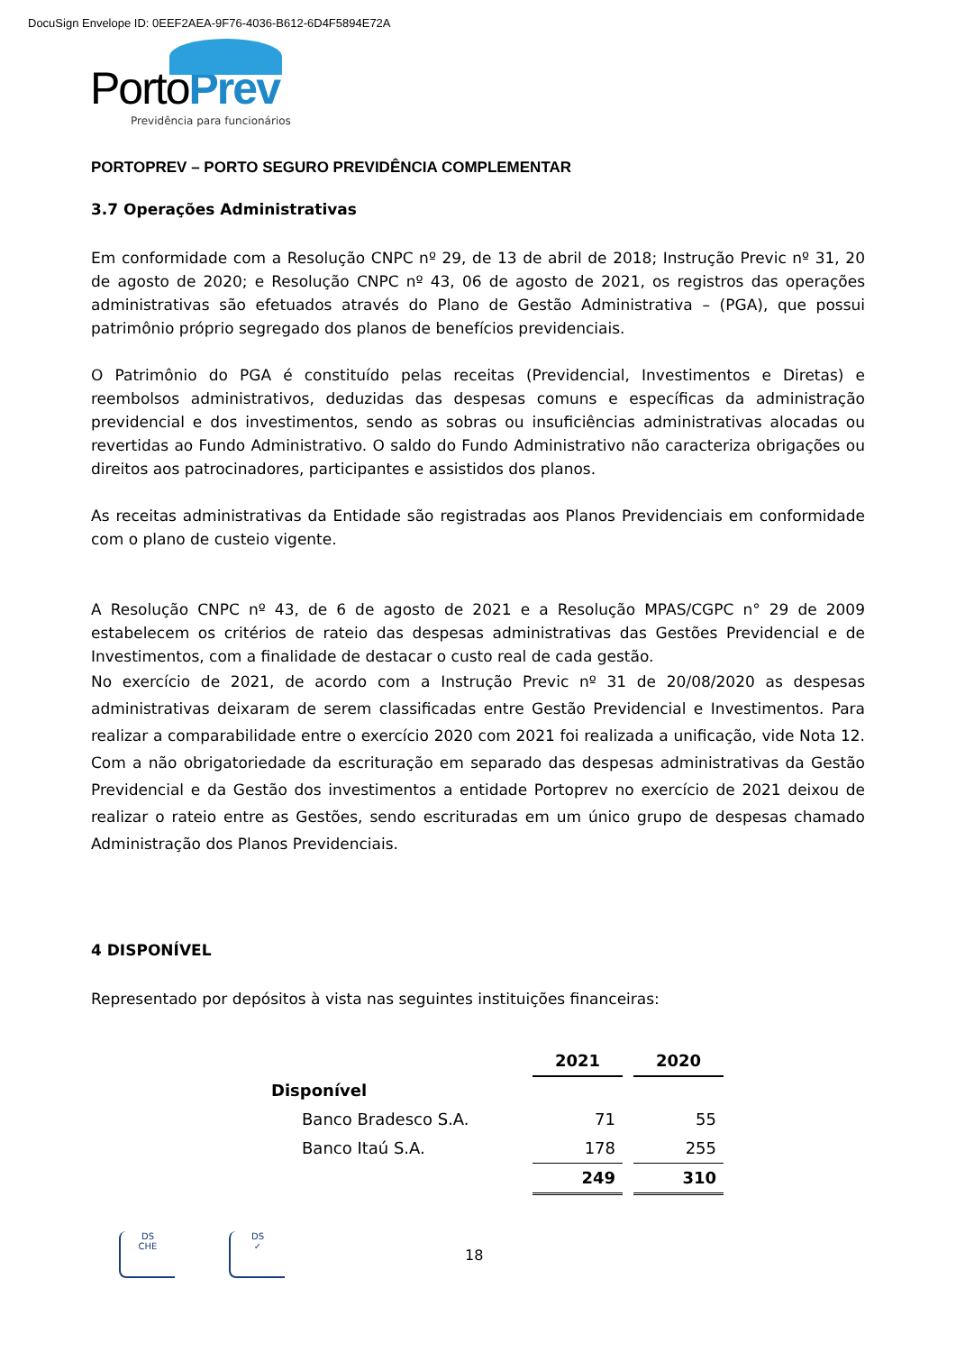DocuSign Envelope ID: 0EEF2AEA-9F76-4036-B612-6D4F5894E72A
PortoPrev
Previdência para funcionários
PORTOPREV – PORTO SEGURO PREVIDÊNCIA COMPLEMENTAR
3.7 Operações Administrativas
Em conformidade com a Resolução CNPC nº 29, de 13 de abril de 2018; Instrução Previc nº 31, 20 de agosto de 2020; e Resolução CNPC nº 43, 06 de agosto de 2021, os registros das operações administrativas são efetuados através do Plano de Gestão Administrativa – (PGA), que possui patrimônio próprio segregado dos planos de benefícios previdenciais.
O Patrimônio do PGA é constituído pelas receitas (Previdencial, Investimentos e Diretas) e reembolsos administrativos, deduzidas das despesas comuns e específicas da administração previdencial e dos investimentos, sendo as sobras ou insuficiências administrativas alocadas ou revertidas ao Fundo Administrativo. O saldo do Fundo Administrativo não caracteriza obrigações ou direitos aos patrocinadores, participantes e assistidos dos planos.
As receitas administrativas da Entidade são registradas aos Planos Previdenciais em conformidade com o plano de custeio vigente.
A Resolução CNPC nº 43, de 6 de agosto de 2021 e a Resolução MPAS/CGPC n° 29 de 2009 estabelecem os critérios de rateio das despesas administrativas das Gestões Previdencial e de Investimentos, com a finalidade de destacar o custo real de cada gestão.
No exercício de 2021, de acordo com a Instrução Previc nº 31 de 20/08/2020 as despesas administrativas deixaram de serem classificadas entre Gestão Previdencial e Investimentos. Para realizar a comparabilidade entre o exercício 2020 com 2021 foi realizada a unificação, vide Nota 12. Com a não obrigatoriedade da escrituração em separado das despesas administrativas da Gestão Previdencial e da Gestão dos investimentos a entidade Portoprev no exercício de 2021 deixou de realizar o rateio entre as Gestões, sendo escrituradas em um único grupo de despesas chamado Administração dos Planos Previdenciais.
4 DISPONÍVEL
Representado por depósitos à vista nas seguintes instituições financeiras:
| | 2021 | | 2020 |
| Disponível | | | |
| Banco Bradesco S.A. | 71 | | 55 |
| Banco Itaú S.A. | 178 | | 255 |
| | 249 | | 310 |
DS
CHE
DS
✓
18